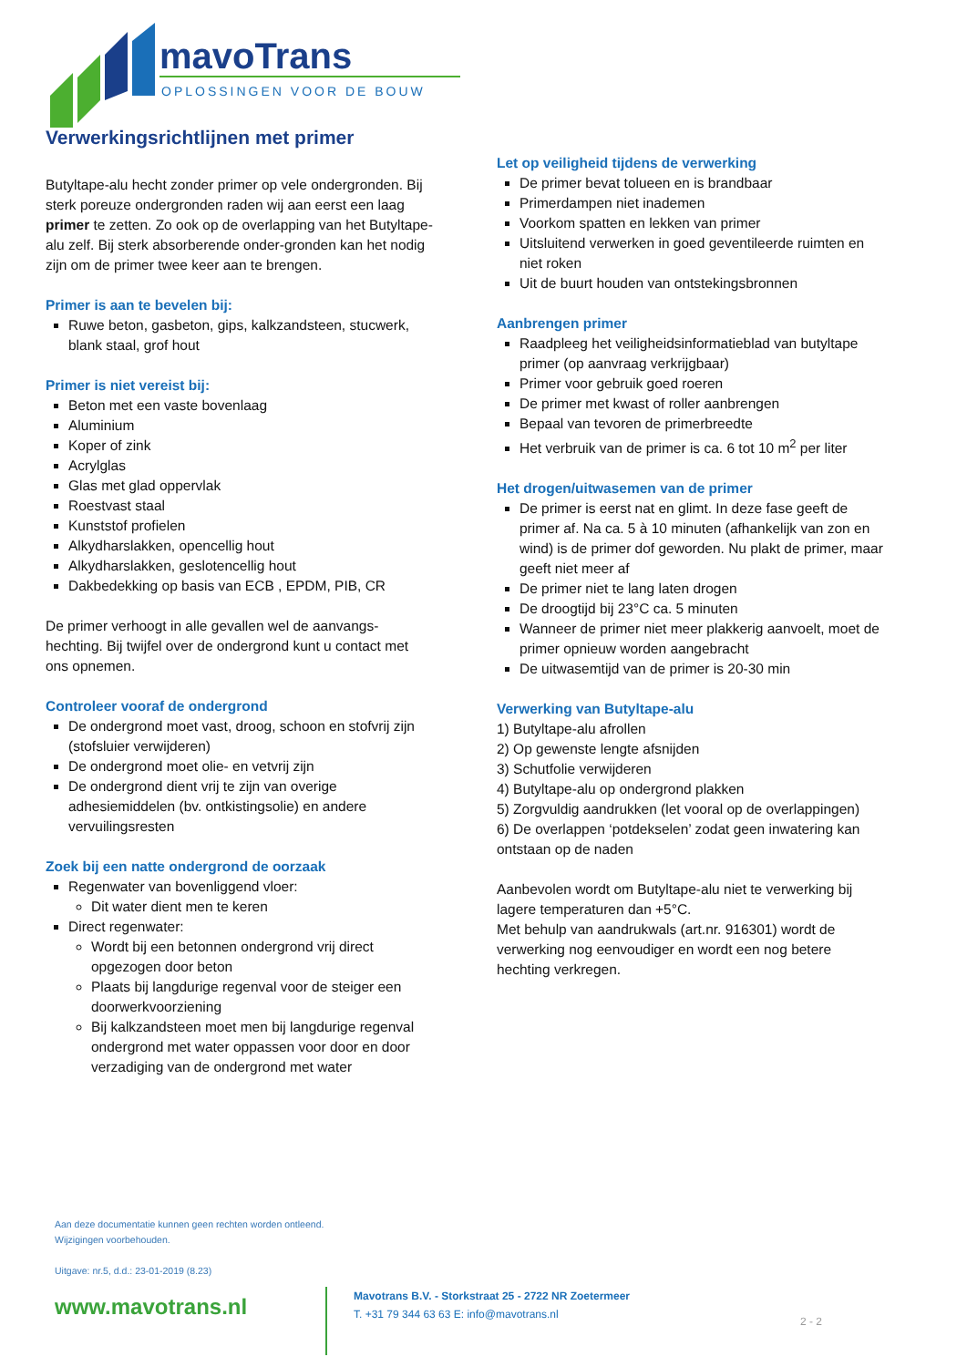mavoTrans
OPLOSSINGEN VOOR DE BOUW
Verwerkingsrichtlijnen met primer
Butyltape-alu hecht zonder primer op vele ondergronden. Bij sterk poreuze ondergronden raden wij aan eerst een laag primer te zetten. Zo ook op de overlapping van het Butyltape-alu zelf. Bij sterk absorberende onder-gronden kan het nodig zijn om de primer twee keer aan te brengen.
Primer is aan te bevelen bij:
Ruwe beton, gasbeton, gips, kalkzandsteen, stucwerk, blank staal, grof hout
Primer is niet vereist bij:
Beton met een vaste bovenlaag
Aluminium
Koper of zink
Acrylglas
Glas met glad oppervlak
Roestvast staal
Kunststof profielen
Alkydharslakken, opencellig hout
Alkydharslakken, geslotencellig hout
Dakbedekking op basis van ECB , EPDM, PIB, CR
De primer verhoogt in alle gevallen wel de aanvangs-hechting. Bij twijfel over de ondergrond kunt u contact met ons opnemen.
Controleer vooraf de ondergrond
De ondergrond moet vast, droog, schoon en stofvrij zijn (stofsluier verwijderen)
De ondergrond moet olie- en vetvrij zijn
De ondergrond dient vrij te zijn van overige adhesiemiddelen (bv. ontkistingsolie) en andere vervuilingsresten
Zoek bij een natte ondergrond de oorzaak
Regenwater van bovenliggend vloer:
Dit water dient men te keren
Direct regenwater:
Wordt bij een betonnen ondergrond vrij direct opgezogen door beton
Plaats bij langdurige regenval voor de steiger een doorwerkvoorziening
Bij kalkzandsteen moet men bij langdurige regenval ondergrond met water oppassen voor door en door verzadiging van de ondergrond met water
Let op veiligheid tijdens de verwerking
De primer bevat tolueen en is brandbaar
Primerdampen niet inademen
Voorkom spatten en lekken van primer
Uitsluitend verwerken in goed geventileerde ruimten en niet roken
Uit de buurt houden van ontstekingsbronnen
Aanbrengen primer
Raadpleeg het veiligheidsinformatieblad van butyltape primer (op aanvraag verkrijgbaar)
Primer voor gebruik goed roeren
De primer met kwast of roller aanbrengen
Bepaal van tevoren de primerbreedte
Het verbruik van de primer is ca. 6 tot 10 m<sup>2</sup> per liter
Het drogen/uitwasemen van de primer
De primer is eerst nat en glimt. In deze fase geeft de primer af. Na ca. 5 à 10 minuten (afhankelijk van zon en wind) is de primer dof geworden. Nu plakt de primer, maar geeft niet meer af
De primer niet te lang laten drogen
De droogtijd bij 23°C ca. 5 minuten
Wanneer de primer niet meer plakkerig aanvoelt, moet de primer opnieuw worden aangebracht
De uitwasemtijd van de primer is 20-30 min
Verwerking van Butyltape-alu
1) Butyltape-alu afrollen
2) Op gewenste lengte afsnijden
3) Schutfolie verwijderen
4) Butyltape-alu op ondergrond plakken
5) Zorgvuldig aandrukken (let vooral op de overlappingen)
6) De overlappen ‘potdekselen’ zodat geen inwatering kan ontstaan op de naden
Aanbevolen wordt om Butyltape-alu niet te verwerking bij lagere temperaturen dan +5°C.
Met behulp van aandrukwals (art.nr. 916301) wordt de verwerking nog eenvoudiger en wordt een nog betere hechting verkregen.
Aan deze documentatie kunnen geen rechten worden ontleend.
Wijzigingen voorbehouden.
Uitgave: nr.5, d.d.: 23-01-2019 (8.23)
www.mavotrans.nl
Mavotrans B.V. - Storkstraat 25 - 2722 NR Zoetermeer
T. +31 79 344 63 63 E: info@mavotrans.nl
2 - 2